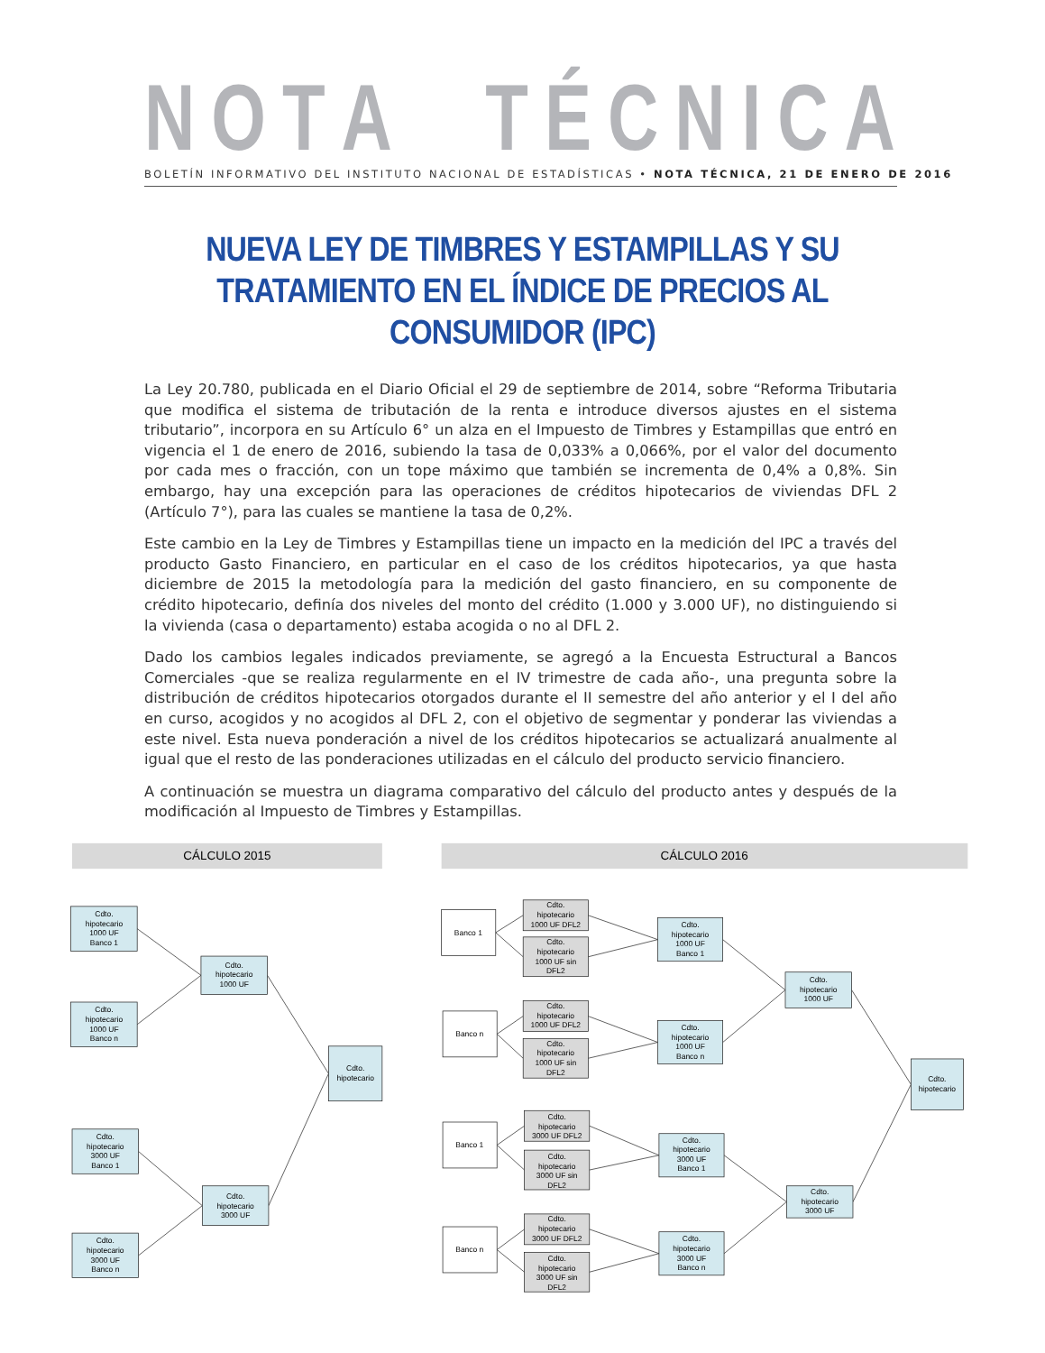NOTA TÉCNICA
BOLETÍN INFORMATIVO DEL INSTITUTO NACIONAL DE ESTADÍSTICAS • NOTA TÉCNICA, 21 DE ENERO DE 2016
NUEVA LEY DE TIMBRES Y ESTAMPILLAS Y SU TRATAMIENTO EN EL ÍNDICE DE PRECIOS AL CONSUMIDOR (IPC)
La Ley 20.780, publicada en el Diario Oficial el 29 de septiembre de 2014, sobre “Reforma Tributaria que modifica el sistema de tributación de la renta e introduce diversos ajustes en el sistema tributario”, incorpora en su Artículo 6° un alza en el Impuesto de Timbres y Estampillas que entró en vigencia el 1 de enero de 2016, subiendo la tasa de 0,033% a 0,066%, por el valor del documento por cada mes o fracción, con un tope máximo que también se incrementa de 0,4% a 0,8%. Sin embargo, hay una excepción para las operaciones de créditos hipotecarios de viviendas DFL 2 (Artículo 7°), para las cuales se mantiene la tasa de 0,2%.
Este cambio en la Ley de Timbres y Estampillas tiene un impacto en la medición del IPC a través del producto Gasto Financiero, en particular en el caso de los créditos hipotecarios, ya que hasta diciembre de 2015 la metodología para la medición del gasto financiero, en su componente de crédito hipotecario, definía dos niveles del monto del crédito (1.000 y 3.000 UF), no distinguiendo si la vivienda (casa o departamento) estaba acogida o no al DFL 2.
Dado los cambios legales indicados previamente, se agregó a la Encuesta Estructural a Bancos Comerciales -que se realiza regularmente en el IV trimestre de cada año-, una pregunta sobre la distribución de créditos hipotecarios otorgados durante el II semestre del año anterior y el I del año en curso, acogidos y no acogidos al DFL 2, con el objetivo de segmentar y ponderar las viviendas a este nivel. Esta nueva ponderación a nivel de los créditos hipotecarios se actualizará anualmente al igual que el resto de las ponderaciones utilizadas en el cálculo del producto servicio financiero.
A continuación se muestra un diagrama comparativo del cálculo del producto antes y después de la modificación al Impuesto de Timbres y Estampillas.
CÁLCULO 2015
CÁLCULO 2016
Cdto. hipotecario 1000 UF Banco 1
Cdto. hipotecario 1000 UF Banco n
Cdto. hipotecario 1000 UF
Cdto. hipotecario
Cdto. hipotecario 3000 UF Banco 1
Cdto. hipotecario 3000 UF Banco n
Cdto. hipotecario 3000 UF
Banco 1
Cdto. hipotecario 1000 UF DFL2
Cdto. hipotecario 1000 UF sin DFL2
Cdto. hipotecario 1000 UF Banco 1
Banco n
Cdto. hipotecario 1000 UF DFL2
Cdto. hipotecario 1000 UF sin DFL2
Cdto. hipotecario 1000 UF Banco n
Cdto. hipotecario 1000 UF
Cdto. hipotecario
Banco 1
Cdto. hipotecario 3000 UF DFL2
Cdto. hipotecario 3000 UF sin DFL2
Cdto. hipotecario 3000 UF Banco 1
Cdto. hipotecario 3000 UF
Banco n
Cdto. hipotecario 3000 UF DFL2
Cdto. hipotecario 3000 UF sin DFL2
Cdto. hipotecario 3000 UF Banco n